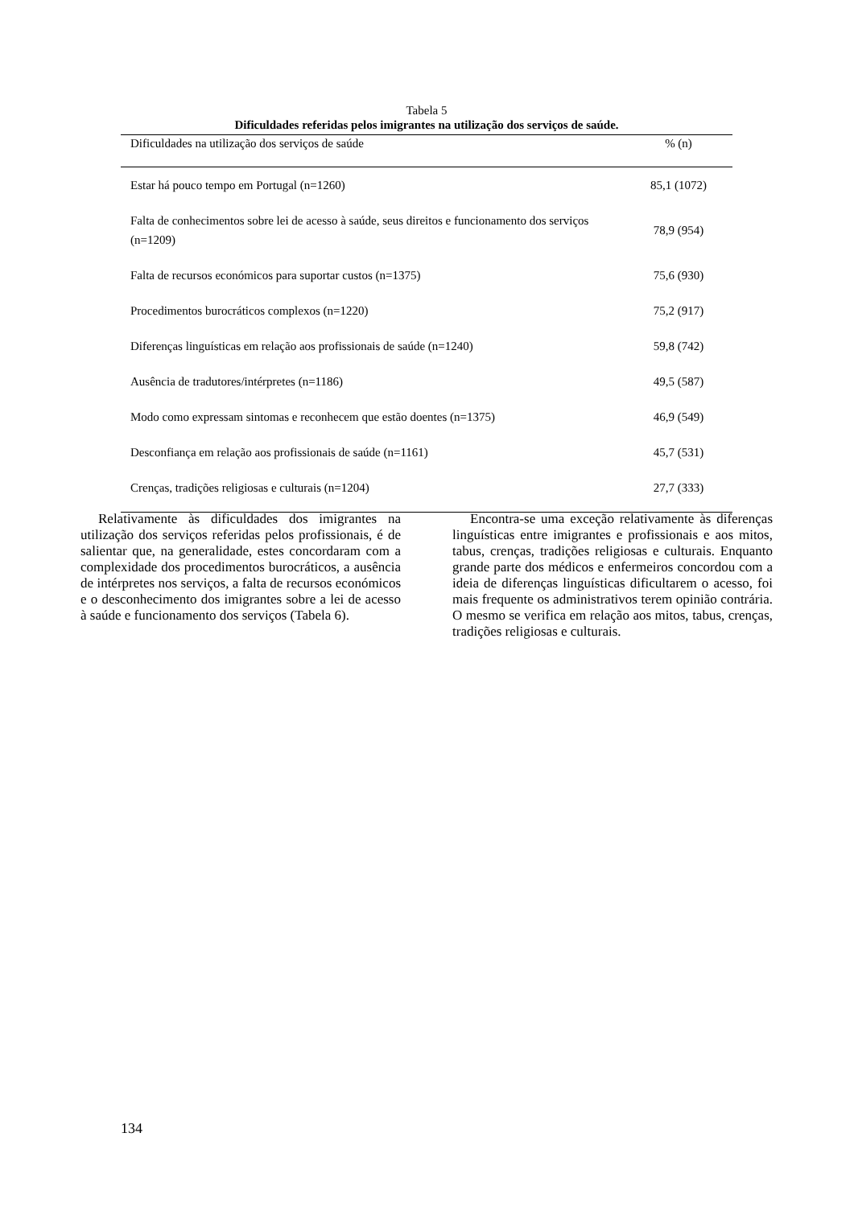Tabela 5
Dificuldades referidas pelos imigrantes na utilização dos serviços de saúde.
| Dificuldades na utilização dos serviços de saúde | % (n) |
| --- | --- |
| Estar há pouco tempo em Portugal (n=1260) | 85,1 (1072) |
| Falta de conhecimentos sobre lei de acesso à saúde, seus direitos e funcionamento dos serviços (n=1209) | 78,9 (954) |
| Falta de recursos económicos para suportar custos (n=1375) | 75,6 (930) |
| Procedimentos burocráticos complexos (n=1220) | 75,2 (917) |
| Diferenças linguísticas em relação aos profissionais de saúde (n=1240) | 59,8 (742) |
| Ausência de tradutores/intérpretes (n=1186) | 49,5 (587) |
| Modo como expressam sintomas e reconhecem que estão doentes (n=1375) | 46,9 (549) |
| Desconfiança em relação aos profissionais de saúde (n=1161) | 45,7 (531) |
| Crenças, tradições religiosas e culturais (n=1204) | 27,7 (333) |
Relativamente às dificuldades dos imigrantes na utilização dos serviços referidas pelos profissionais, é de salientar que, na generalidade, estes concordaram com a complexidade dos procedimentos burocráticos, a ausência de intérpretes nos serviços, a falta de recursos económicos e o desconhecimento dos imigrantes sobre a lei de acesso à saúde e funcionamento dos serviços (Tabela 6).
Encontra-se uma exceção relativamente às diferenças linguísticas entre imigrantes e profissionais e aos mitos, tabus, crenças, tradições religiosas e culturais. Enquanto grande parte dos médicos e enfermeiros concordou com a ideia de diferenças linguísticas dificultarem o acesso, foi mais frequente os administrativos terem opinião contrária. O mesmo se verifica em relação aos mitos, tabus, crenças, tradições religiosas e culturais.
134